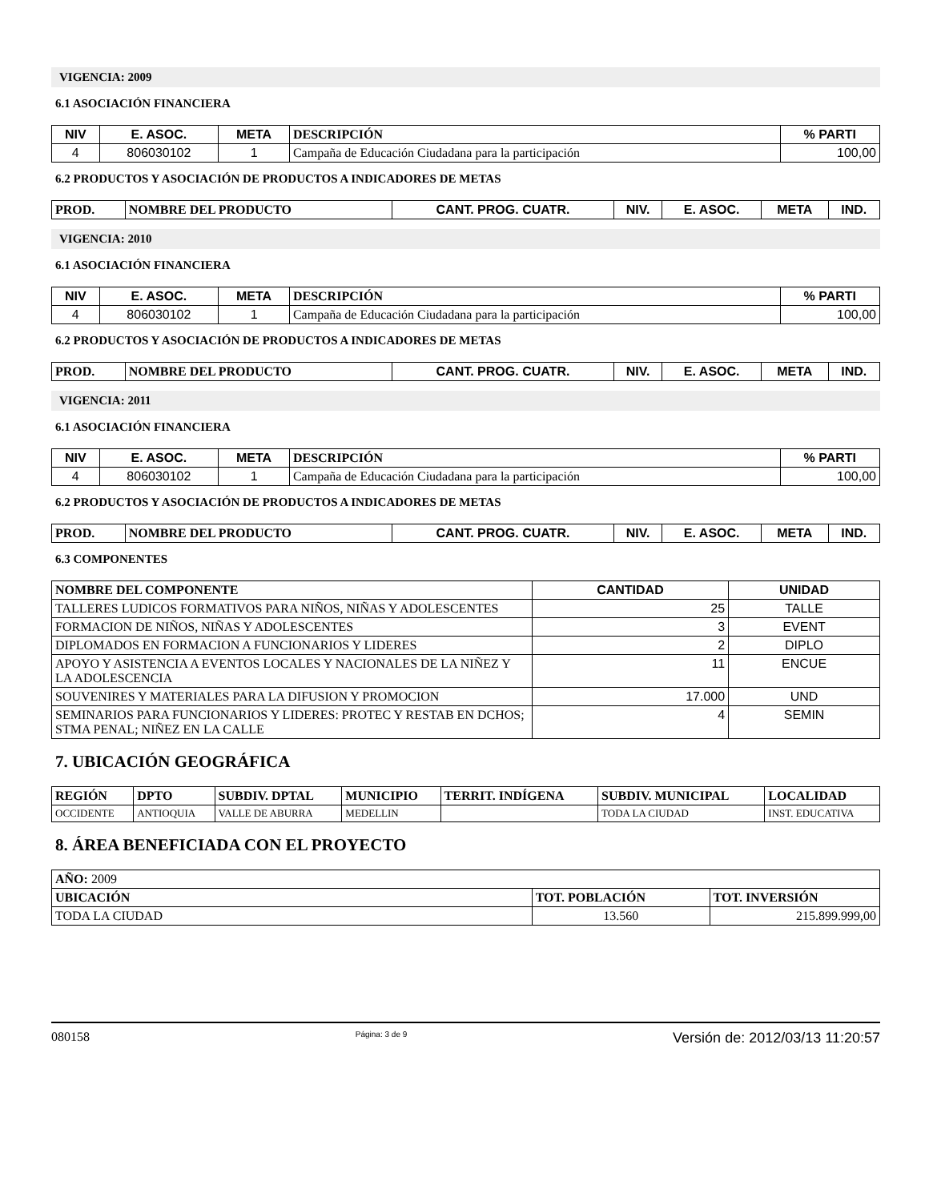VIGENCIA: 2009
6.1 ASOCIACIÓN FINANCIERA
| NIV | E. ASOC. | META | DESCRIPCIÓN | % PARTI |
| --- | --- | --- | --- | --- |
| 4 | 806030102 | 1 | Campaña de Educación Ciudadana para la participación | 100,00 |
6.2 PRODUCTOS Y ASOCIACIÓN DE PRODUCTOS A INDICADORES DE METAS
| PROD. | NOMBRE DEL PRODUCTO | CANT. PROG. CUATR. | NIV. | E. ASOC. | META | IND. |
| --- | --- | --- | --- | --- | --- | --- |
VIGENCIA: 2010
6.1 ASOCIACIÓN FINANCIERA
| NIV | E. ASOC. | META | DESCRIPCIÓN | % PARTI |
| --- | --- | --- | --- | --- |
| 4 | 806030102 | 1 | Campaña de Educación Ciudadana para la participación | 100,00 |
6.2 PRODUCTOS Y ASOCIACIÓN DE PRODUCTOS A INDICADORES DE METAS
| PROD. | NOMBRE DEL PRODUCTO | CANT. PROG. CUATR. | NIV. | E. ASOC. | META | IND. |
| --- | --- | --- | --- | --- | --- | --- |
VIGENCIA: 2011
6.1 ASOCIACIÓN FINANCIERA
| NIV | E. ASOC. | META | DESCRIPCIÓN | % PARTI |
| --- | --- | --- | --- | --- |
| 4 | 806030102 | 1 | Campaña de Educación Ciudadana para la participación | 100,00 |
6.2 PRODUCTOS Y ASOCIACIÓN DE PRODUCTOS A INDICADORES DE METAS
| PROD. | NOMBRE DEL PRODUCTO | CANT. PROG. CUATR. | NIV. | E. ASOC. | META | IND. |
| --- | --- | --- | --- | --- | --- | --- |
6.3 COMPONENTES
| NOMBRE DEL COMPONENTE | CANTIDAD | UNIDAD |
| --- | --- | --- |
| TALLERES LUDICOS FORMATIVOS PARA NIÑOS, NIÑAS Y ADOLESCENTES | 25 | TALLE |
| FORMACION DE NIÑOS, NIÑAS Y ADOLESCENTES | 3 | EVENT |
| DIPLOMADOS EN FORMACION A FUNCIONARIOS Y LIDERES | 2 | DIPLO |
| APOYO Y ASISTENCIA A EVENTOS LOCALES Y NACIONALES DE LA NIÑEZ Y LA ADOLESCENCIA | 11 | ENCUE |
| SOUVENIRES Y MATERIALES PARA LA DIFUSION Y PROMOCION | 17.000 | UND |
| SEMINARIOS PARA FUNCIONARIOS Y LIDERES: PROTEC Y RESTAB EN DCHOS; STMA PENAL; NIÑEZ EN LA CALLE | 4 | SEMIN |
7. UBICACIÓN GEOGRÁFICA
| REGIÓN | DPTO | SUBDIV. DPTAL | MUNICIPIO | TERRIT. INDÍGENA | SUBDIV. MUNICIPAL | LOCALIDAD |
| --- | --- | --- | --- | --- | --- | --- |
| OCCIDENTE | ANTIOQUIA | VALLE DE ABURRA | MEDELLIN | | TODA LA CIUDAD | INST. EDUCATIVA |
8. ÁREA BENEFICIADA CON EL PROYECTO
| AÑO: 2009 | | |
| UBICACIÓN | TOT. POBLACIÓN | TOT. INVERSIÓN |
| TODA LA CIUDAD | 13.560 | 215.899.999,00 |
080158 Página: 3 de 9 Versión de: 2012/03/13 11:20:57